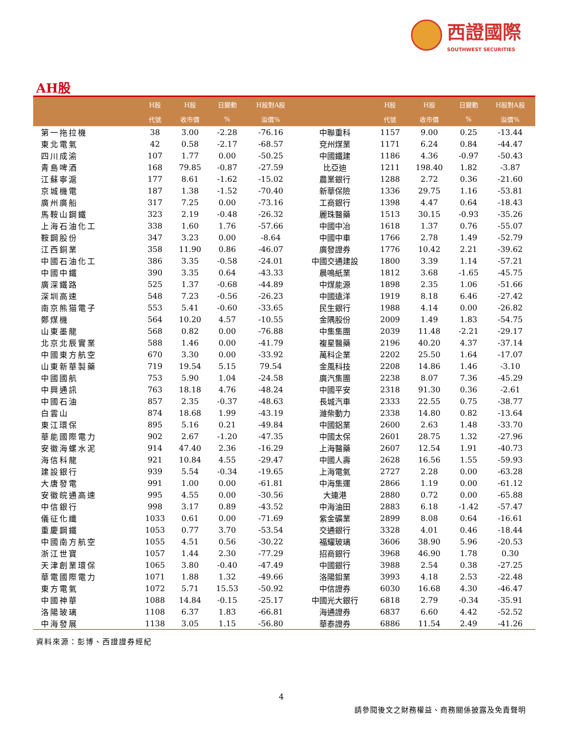西證國際
SOUTHWEST SECURITIES
AH股
| | H股 | H股 | 日變動 | H股對A股 | | H股 | H股 | 日變動 | H股對A股 |
| --- | --- | --- | --- | --- | --- | --- | --- | --- | --- |
| | 代號 | 收市價 | % | 溢價% | | 代號 | 收市價 | % | 溢價% |
| 第一拖拉機 | 38 | 3.00 | -2.28 | -76.16 | 中聯重科 | 1157 | 9.00 | 0.25 | -13.44 |
| 東北電氣 | 42 | 0.58 | -2.17 | -68.57 | 兗州煤業 | 1171 | 6.24 | 0.84 | -44.47 |
| 四川成渝 | 107 | 1.77 | 0.00 | -50.25 | 中國鐵建 | 1186 | 4.36 | -0.97 | -50.43 |
| 青島啤酒 | 168 | 79.85 | -0.87 | -27.59 | 比亞迪 | 1211 | 198.40 | 1.82 | -3.87 |
| 江蘇寧滬 | 177 | 8.61 | -1.62 | -15.02 | 農業銀行 | 1288 | 2.72 | 0.36 | -21.60 |
| 京城機電 | 187 | 1.38 | -1.52 | -70.40 | 新華保險 | 1336 | 29.75 | 1.16 | -53.81 |
| 廣州廣船 | 317 | 7.25 | 0.00 | -73.16 | 工商銀行 | 1398 | 4.47 | 0.64 | -18.43 |
| 馬鞍山鋼鐵 | 323 | 2.19 | -0.48 | -26.32 | 麗珠醫藥 | 1513 | 30.15 | -0.93 | -35.26 |
| 上海石油化工 | 338 | 1.60 | 1.76 | -57.66 | 中國中冶 | 1618 | 1.37 | 0.76 | -55.07 |
| 鞍鋼股份 | 347 | 3.23 | 0.00 | -8.64 | 中國中車 | 1766 | 2.78 | 1.49 | -52.79 |
| 江西銅業 | 358 | 11.90 | 0.86 | -46.07 | 廣發證券 | 1776 | 10.42 | 2.21 | -39.62 |
| 中國石油化工 | 386 | 3.35 | -0.58 | -24.01 | 中國交通建設 | 1800 | 3.39 | 1.14 | -57.21 |
| 中國中鐵 | 390 | 3.35 | 0.64 | -43.33 | 晨鳴紙業 | 1812 | 3.68 | -1.65 | -45.75 |
| 廣深鐵路 | 525 | 1.37 | -0.68 | -44.89 | 中煤能源 | 1898 | 2.35 | 1.06 | -51.66 |
| 深圳高速 | 548 | 7.23 | -0.56 | -26.23 | 中國遠洋 | 1919 | 8.18 | 6.46 | -27.42 |
| 南京熊猫電子 | 553 | 5.41 | -0.60 | -33.65 | 民生銀行 | 1988 | 4.14 | 0.00 | -26.82 |
| 鄭煤機 | 564 | 10.20 | 4.57 | -10.55 | 金隅股份 | 2009 | 1.49 | 1.83 | -54.75 |
| 山東墨龍 | 568 | 0.82 | 0.00 | -76.88 | 中集集團 | 2039 | 11.48 | -2.21 | -29.17 |
| 北京北辰實業 | 588 | 1.46 | 0.00 | -41.79 | 複星醫藥 | 2196 | 40.20 | 4.37 | -37.14 |
| 中國東方航空 | 670 | 3.30 | 0.00 | -33.92 | 萬科企業 | 2202 | 25.50 | 1.64 | -17.07 |
| 山東新華製藥 | 719 | 19.54 | 5.15 | 79.54 | 金風科技 | 2208 | 14.86 | 1.46 | -3.10 |
| 中國國航 | 753 | 5.90 | 1.04 | -24.58 | 廣汽集團 | 2238 | 8.07 | 7.36 | -45.29 |
| 中興通訊 | 763 | 18.18 | 4.76 | -48.24 | 中國平安 | 2318 | 91.30 | 0.36 | -2.61 |
| 中國石油 | 857 | 2.35 | -0.37 | -48.63 | 長城汽車 | 2333 | 22.55 | 0.75 | -38.77 |
| 白雲山 | 874 | 18.68 | 1.99 | -43.19 | 濰柴動力 | 2338 | 14.80 | 0.82 | -13.64 |
| 東江環保 | 895 | 5.16 | 0.21 | -49.84 | 中國鋁業 | 2600 | 2.63 | 1.48 | -33.70 |
| 華能國際電力 | 902 | 2.67 | -1.20 | -47.35 | 中國太保 | 2601 | 28.75 | 1.32 | -27.96 |
| 安徽海螺水泥 | 914 | 47.40 | 2.36 | -16.29 | 上海醫藥 | 2607 | 12.54 | 1.91 | -40.73 |
| 海信科龍 | 921 | 10.84 | 4.55 | -29.47 | 中國人壽 | 2628 | 16.56 | 1.55 | -59.93 |
| 建設銀行 | 939 | 5.54 | -0.34 | -19.65 | 上海電氣 | 2727 | 2.28 | 0.00 | -63.28 |
| 大唐發電 | 991 | 1.00 | 0.00 | -61.81 | 中海集運 | 2866 | 1.19 | 0.00 | -61.12 |
| 安徽皖通高速 | 995 | 4.55 | 0.00 | -30.56 | 大連港 | 2880 | 0.72 | 0.00 | -65.88 |
| 中信銀行 | 998 | 3.17 | 0.89 | -43.52 | 中海油田 | 2883 | 6.18 | -1.42 | -57.47 |
| 儀征化纖 | 1033 | 0.61 | 0.00 | -71.69 | 紫金礦業 | 2899 | 8.08 | 0.64 | -16.61 |
| 重慶鋼鐵 | 1053 | 0.77 | 3.70 | -53.54 | 交通銀行 | 3328 | 4.01 | 0.46 | -18.44 |
| 中國南方航空 | 1055 | 4.51 | 0.56 | -30.22 | 福耀玻璃 | 3606 | 38.90 | 5.96 | -20.53 |
| 浙江世寶 | 1057 | 1.44 | 2.30 | -77.29 | 招商銀行 | 3968 | 46.90 | 1.78 | 0.30 |
| 天津創業環保 | 1065 | 3.80 | -0.40 | -47.49 | 中國銀行 | 3988 | 2.54 | 0.38 | -27.25 |
| 華電國際電力 | 1071 | 1.88 | 1.32 | -49.66 | 洛陽鉬業 | 3993 | 4.18 | 2.53 | -22.48 |
| 東方電氣 | 1072 | 5.71 | 15.53 | -50.92 | 中信證券 | 6030 | 16.68 | 4.30 | -46.47 |
| 中國神華 | 1088 | 14.84 | -0.15 | -25.17 | 中國光大銀行 | 6818 | 2.79 | -0.34 | -35.91 |
| 洛陽玻璃 | 1108 | 6.37 | 1.83 | -66.81 | 海通證券 | 6837 | 6.60 | 4.42 | -52.52 |
| 中海發展 | 1138 | 3.05 | 1.15 | -56.80 | 華泰證券 | 6886 | 11.54 | 2.49 | -41.26 |
資料來源：彭博、西證證券經紀
4
請參閱後文之財務權益、商務關係披露及免責聲明